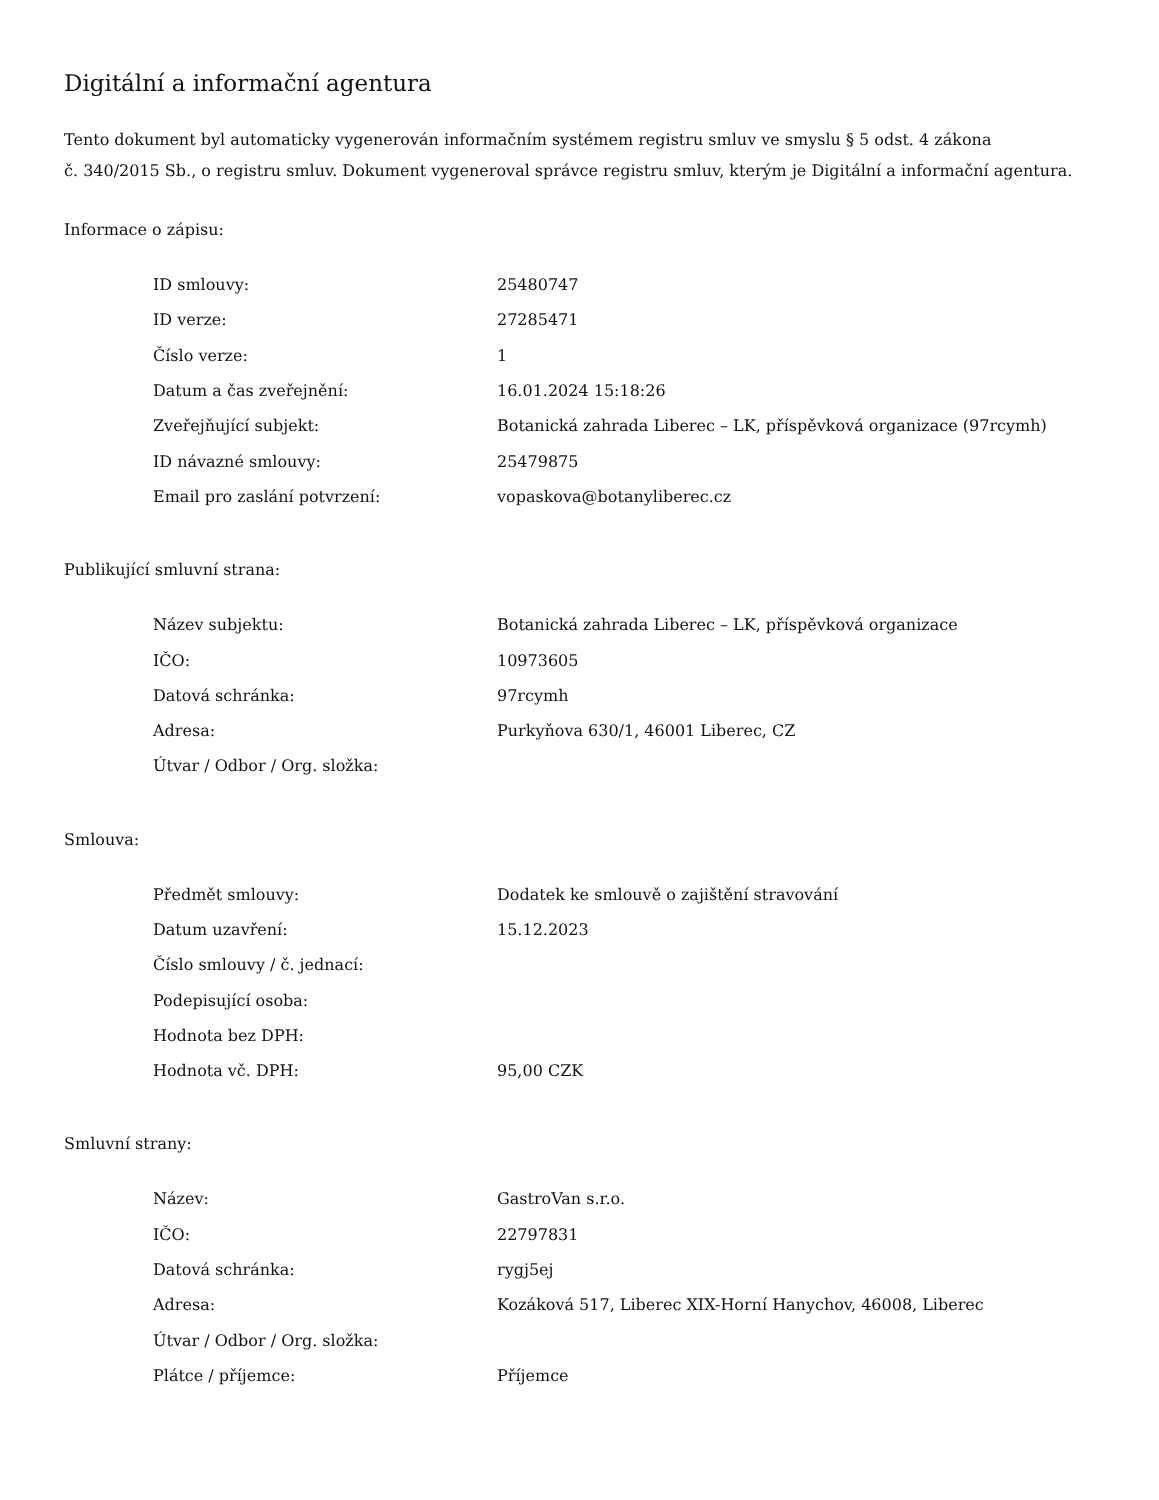Digitální a informační agentura
Tento dokument byl automaticky vygenerován informačním systémem registru smluv ve smyslu § 5 odst. 4 zákona
č. 340/2015 Sb., o registru smluv. Dokument vygeneroval správce registru smluv, kterým je Digitální a informační agentura.
Informace o zápisu:
| ID smlouvy: | 25480747 |
| ID verze: | 27285471 |
| Číslo verze: | 1 |
| Datum a čas zveřejnění: | 16.01.2024 15:18:26 |
| Zveřejňující subjekt: | Botanická zahrada Liberec – LK, příspěvková organizace (97rcymh) |
| ID návazné smlouvy: | 25479875 |
| Email pro zaslání potvrzení: | vopaskova@botanyliberec.cz |
Publikující smluvní strana:
| Název subjektu: | Botanická zahrada Liberec – LK, příspěvková organizace |
| IČO: | 10973605 |
| Datová schránka: | 97rcymh |
| Adresa: | Purkyňova 630/1, 46001 Liberec, CZ |
| Útvar / Odbor / Org. složka: | |
Smlouva:
| Předmět smlouvy: | Dodatek ke smlouvě o zajištění stravování |
| Datum uzavření: | 15.12.2023 |
| Číslo smlouvy / č. jednací: | |
| Podepisující osoba: | |
| Hodnota bez DPH: | |
| Hodnota vč. DPH: | 95,00 CZK |
Smluvní strany:
| Název: | GastroVan s.r.o. |
| IČO: | 22797831 |
| Datová schránka: | rygj5ej |
| Adresa: | Kozáková 517, Liberec XIX-Horní Hanychov, 46008, Liberec |
| Útvar / Odbor / Org. složka: | |
| Plátce / příjemce: | Příjemce |